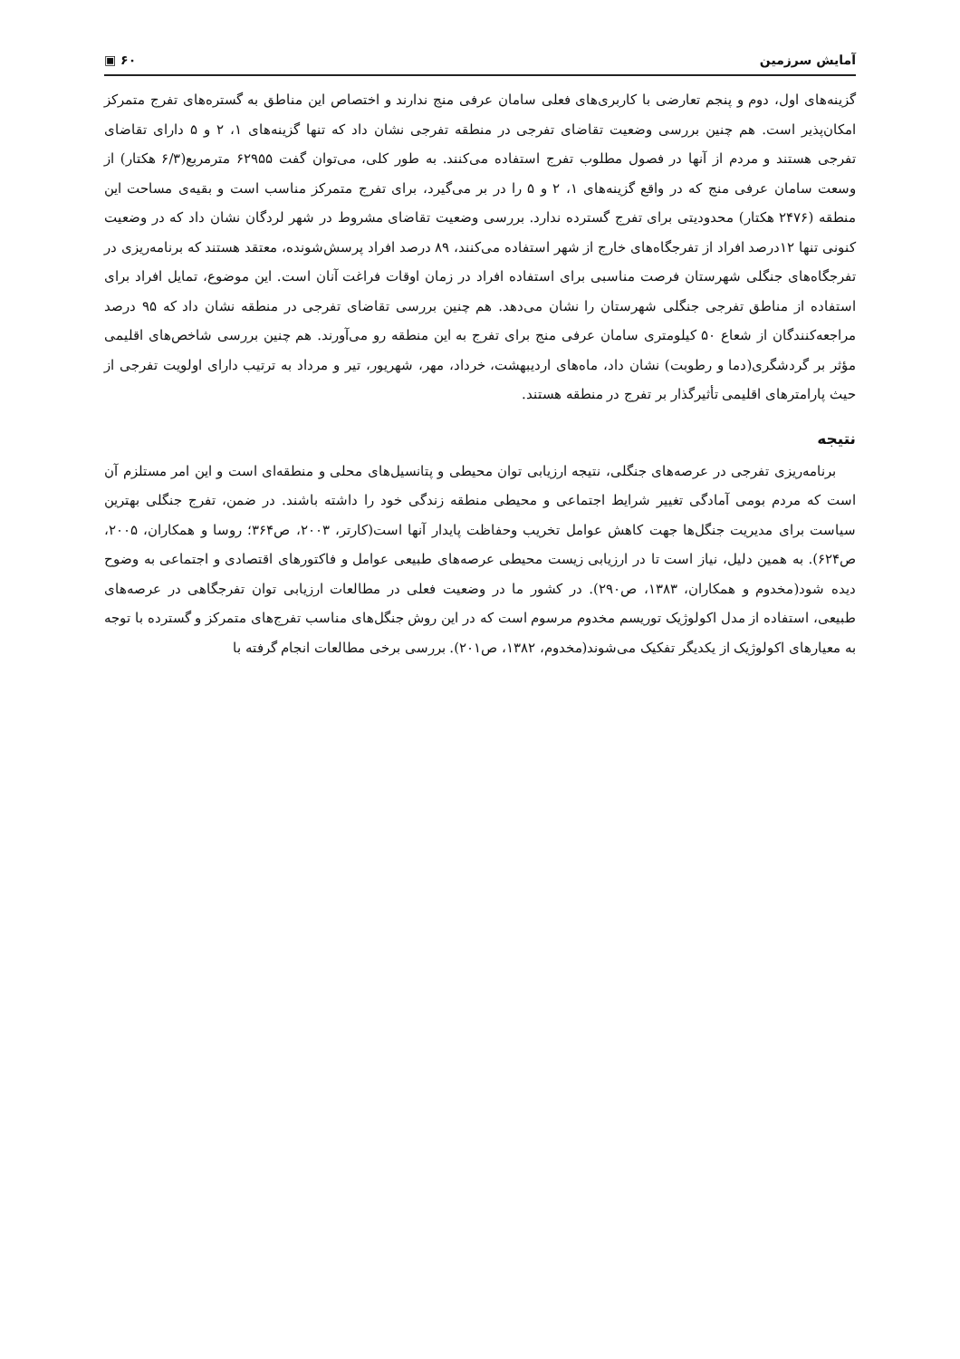آمایش سرزمین ۶۰ ▣
گزینه‌های اول، دوم و پنجم تعارضی با کاربری‌های فعلی سامان عرفی منج ندارند و اختصاص این مناطق به گستره‌های تفرج متمرکز امکان‌پذیر است. هم چنین بررسی وضعیت تقاضای تفرجی در منطقه تفرجی نشان داد که تنها گزینه‌های ۱، ۲ و ۵ دارای تقاضای تفرجی هستند و مردم از آنها در فصول مطلوب تفرج استفاده می‌کنند. به طور کلی، می‌توان گفت ۶۲۹۵۵ مترمربع(۶/۳ هکتار) از وسعت سامان عرفی منج که در واقع گزینه‌های ۱، ۲ و ۵ را در بر می‌گیرد، برای تفرج متمرکز مناسب است و بقیه‌ی مساحت این منطقه (۲۴۷۶ هکتار) محدودیتی برای تفرج گسترده ندارد. بررسی وضعیت تقاضای مشروط در شهر لردگان نشان داد که در وضعیت کنونی تنها ۱۲درصد افراد از تفرجگاه‌های خارج از شهر استفاده می‌کنند، ۸۹ درصد افراد پرسش‌شونده، معتقد هستند که برنامه‌ریزی در تفرجگاه‌های جنگلی شهرستان فرصت مناسبی برای استفاده افراد در زمان اوقات فراغت آنان است. این موضوع، تمایل افراد برای استفاده از مناطق تفرجی جنگلی شهرستان را نشان می‌دهد. هم چنین بررسی تقاضای تفرجی در منطقه نشان داد که ۹۵ درصد مراجعه‌کنندگان از شعاع ۵۰ کیلومتری سامان عرفی منج برای تفرج به این منطقه رو می‌آورند. هم چنین بررسی شاخص‌های اقلیمی مؤثر بر گردشگری(دما و رطوبت) نشان داد، ماه‌های اردیبهشت، خرداد، مهر، شهریور، تیر و مرداد به ترتیب دارای اولویت تفرجی از حیث پارامترهای اقلیمی تأثیرگذار بر تفرج در منطقه هستند.
نتیجه
برنامه‌ریزی تفرجی در عرصه‌های جنگلی، نتیجه ارزیابی توان محیطی و پتانسیل‌های محلی و منطقه‌ای است و این امر مستلزم آن است که مردم بومی آمادگی تغییر شرایط اجتماعی و محیطی منطقه زندگی خود را داشته باشند. در ضمن، تفرج جنگلی بهترین سیاست برای مدیریت جنگل‌ها جهت کاهش عوامل تخریب وحفاظت پایدار آنها است(کارتر، ۲۰۰۳، ص۳۶۴؛ روسا و همکاران، ۲۰۰۵، ص۶۲۴). به همین دلیل، نیاز است تا در ارزیابی زیست محیطی عرصه‌های طبیعی عوامل و فاکتورهای اقتصادی و اجتماعی به وضوح دیده شود(مخدوم و همکاران، ۱۳۸۳، ص۲۹۰). در کشور ما در وضعیت فعلی در مطالعات ارزیابی توان تفرجگاهی در عرصه‌های طبیعی، استفاده از مدل اکولوژیک توریسم مخدوم مرسوم است که در این روش جنگل‌های مناسب تفرج‌های متمرکز و گسترده با توجه به معیارهای اکولوژیک از یکدیگر تفکیک می‌شوند(مخدوم، ۱۳۸۲، ص۲۰۱). بررسی برخی مطالعات انجام گرفته با